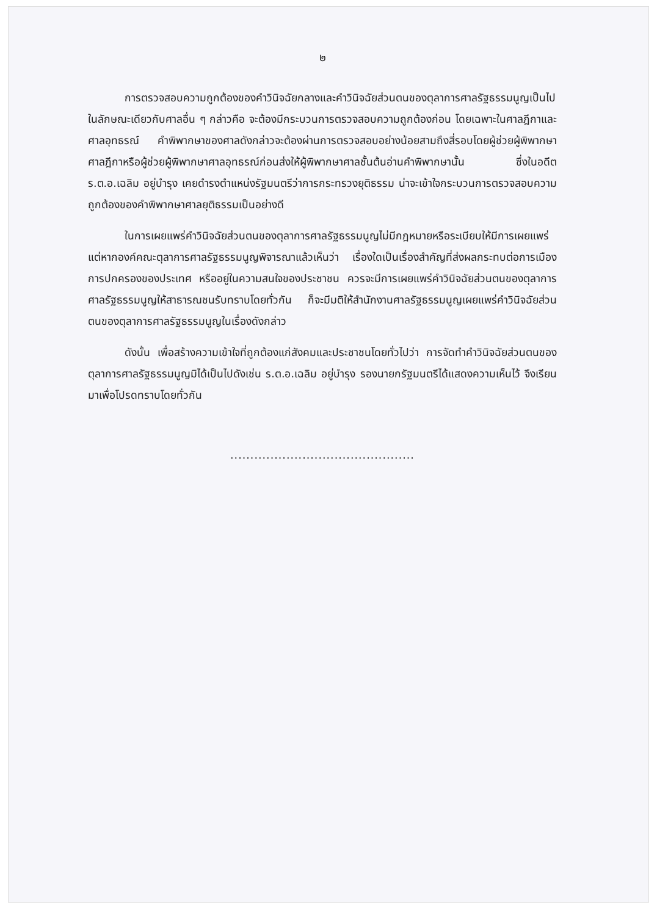๒
การตรวจสอบความถูกต้องของคำวินิจฉัยกลางและคำวินิจฉัยส่วนตนของตุลาการศาลรัฐธรรมนูญเป็นไปในลักษณะเดียวกับศาลอื่น ๆ กล่าวคือ จะต้องมีกระบวนการตรวจสอบความถูกต้องก่อน โดยเฉพาะในศาลฎีกาและศาลอุทธรณ์ คำพิพากษาของศาลดังกล่าวจะต้องผ่านการตรวจสอบอย่างน้อยสามถึงสี่รอบโดยผู้ช่วยผู้พิพากษาศาลฎีกาหรือผู้ช่วยผู้พิพากษาศาลอุทธรณ์ก่อนส่งให้ผู้พิพากษาศาลชั้นต้นอ่านคำพิพากษานั้น ซึ่งในอดีต ร.ต.อ.เฉลิม อยู่บำรุง เคยดำรงตำแหน่งรัฐมนตรีว่าการกระทรวงยุติธรรม น่าจะเข้าใจกระบวนการตรวจสอบความถูกต้องของคำพิพากษาศาลยุติธรรมเป็นอย่างดี
ในการเผยแพร่คำวินิจฉัยส่วนตนของตุลาการศาลรัฐธรรมนูญไม่มีกฎหมายหรือระเบียบให้มีการเผยแพร่ แต่หากองค์คณะตุลาการศาลรัฐธรรมนูญพิจารณาแล้วเห็นว่า เรื่องใดเป็นเรื่องสำคัญที่ส่งผลกระทบต่อการเมืองการปกครองของประเทศ หรืออยู่ในความสนใจของประชาชน ควรจะมีการเผยแพร่คำวินิจฉัยส่วนตนของตุลาการศาลรัฐธรรมนูญให้สาธารณชนรับทราบโดยทั่วกัน ก็จะมีมติให้สำนักงานศาลรัฐธรรมนูญเผยแพร่คำวินิจฉัยส่วนตนของตุลาการศาลรัฐธรรมนูญในเรื่องดังกล่าว
ดังนั้น เพื่อสร้างความเข้าใจที่ถูกต้องแก่สังคมและประชาชนโดยทั่วไปว่า การจัดทำคำวินิจฉัยส่วนตนของตุลาการศาลรัฐธรรมนูญมิได้เป็นไปดังเช่น ร.ต.อ.เฉลิม อยู่บำรุง รองนายกรัฐมนตรีได้แสดงความเห็นไว้ จึงเรียนมาเพื่อโปรดทราบโดยทั่วกัน
..............................................